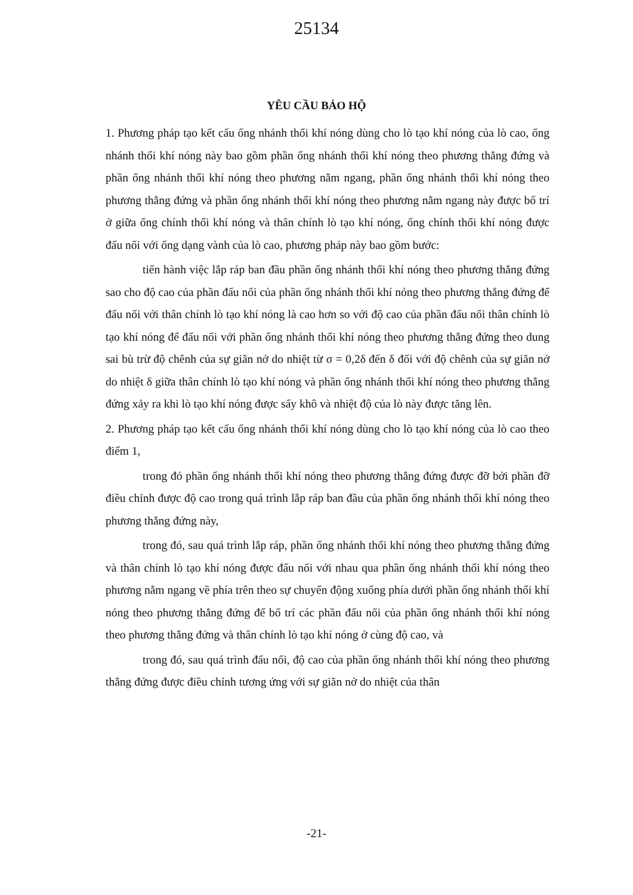25134
YÊU CẦU BẢO HỘ
1. Phương pháp tạo kết cấu ống nhánh thổi khí nóng dùng cho lò tạo khí nóng của lò cao, ống nhánh thổi khí nóng này bao gồm phần ống nhánh thổi khí nóng theo phương thẳng đứng và phần ống nhánh thổi khí nóng theo phương nằm ngang, phần ống nhánh thổi khí nóng theo phương thẳng đứng và phần ống nhánh thổi khí nóng theo phương nằm ngang này được bố trí ở giữa ống chính thổi khí nóng và thân chính lò tạo khí nóng, ống chính thổi khí nóng được đấu nối với ống dạng vành của lò cao, phương pháp này bao gồm bước:
tiến hành việc lắp ráp ban đầu phần ống nhánh thổi khí nóng theo phương thẳng đứng sao cho độ cao của phần đấu nối của phần ống nhánh thổi khí nóng theo phương thẳng đứng để đấu nối với thân chính lò tạo khí nóng là cao hơn so với độ cao của phần đấu nối thân chính lò tạo khí nóng để đấu nối với phần ống nhánh thổi khí nóng theo phương thẳng đứng theo dung sai bù trừ độ chênh của sự giãn nở do nhiệt từ σ = 0,2δ đến δ đối với độ chênh của sự giãn nở do nhiệt δ giữa thân chính lò tạo khí nóng và phần ống nhánh thổi khí nóng theo phương thẳng đứng xảy ra khi lò tạo khí nóng được sấy khô và nhiệt độ của lò này được tăng lên.
2. Phương pháp tạo kết cấu ống nhánh thổi khí nóng dùng cho lò tạo khí nóng của lò cao theo điểm 1,
trong đó phần ống nhánh thổi khí nóng theo phương thẳng đứng được đỡ bởi phần đỡ điều chỉnh được độ cao trong quá trình lắp ráp ban đầu của phần ống nhánh thổi khí nóng theo phương thẳng đứng này,
trong đó, sau quá trình lắp ráp, phần ống nhánh thổi khí nóng theo phương thẳng đứng và thân chính lò tạo khí nóng được đấu nối với nhau qua phần ống nhánh thổi khí nóng theo phương nằm ngang về phía trên theo sự chuyển động xuống phía dưới phần ống nhánh thổi khí nóng theo phương thẳng đứng để bố trí các phần đấu nối của phần ống nhánh thổi khí nóng theo phương thẳng đứng và thân chính lò tạo khí nóng ở cùng độ cao, và
trong đó, sau quá trình đấu nối, độ cao của phần ống nhánh thổi khí nóng theo phương thẳng đứng được điều chỉnh tương ứng với sự giãn nở do nhiệt của thân
-21-